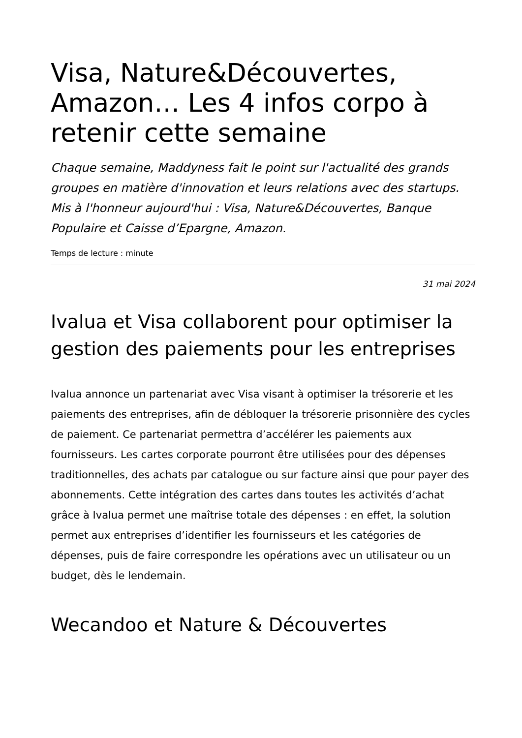Visa, Nature&Découvertes, Amazon… Les 4 infos corpo à retenir cette semaine
Chaque semaine, Maddyness fait le point sur l'actualité des grands groupes en matière d'innovation et leurs relations avec des startups. Mis à l'honneur aujourd'hui : Visa, Nature&Découvertes, Banque Populaire et Caisse d’Epargne, Amazon.
Temps de lecture : minute
31 mai 2024
Ivalua et Visa collaborent pour optimiser la gestion des paiements pour les entreprises
Ivalua annonce un partenariat avec Visa visant à optimiser la trésorerie et les paiements des entreprises, afin de débloquer la trésorerie prisonnière des cycles de paiement. Ce partenariat permettra d’accélérer les paiements aux fournisseurs. Les cartes corporate pourront être utilisées pour des dépenses traditionnelles, des achats par catalogue ou sur facture ainsi que pour payer des abonnements. Cette intégration des cartes dans toutes les activités d’achat grâce à Ivalua permet une maîtrise totale des dépenses : en effet, la solution permet aux entreprises d’identifier les fournisseurs et les catégories de dépenses, puis de faire correspondre les opérations avec un utilisateur ou un budget, dès le lendemain.
Wecandoo et Nature & Découvertes